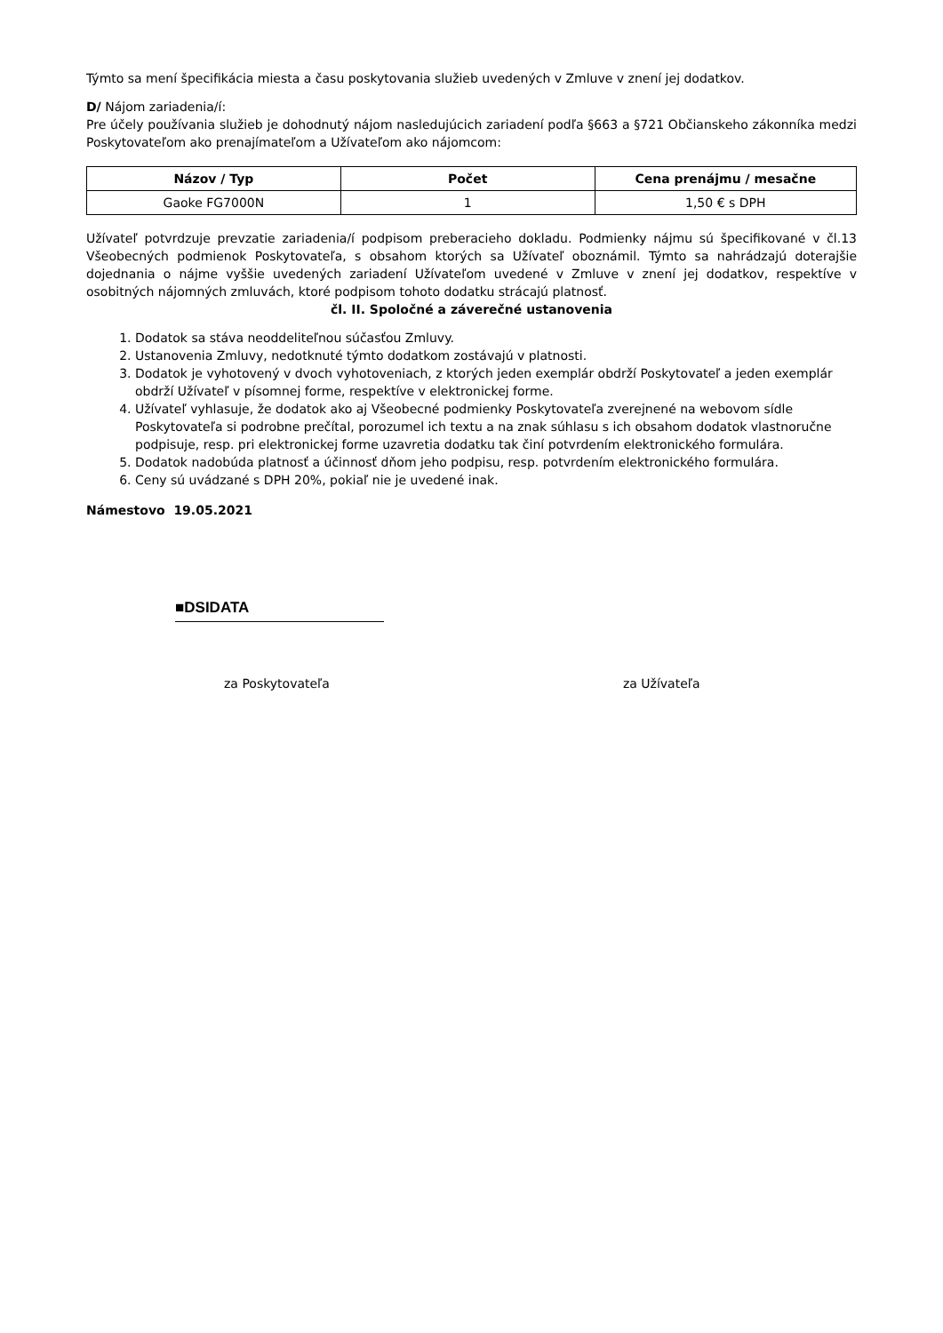Týmto sa mení špecifikácia miesta a času poskytovania služieb uvedených v Zmluve v znení jej dodatkov.
D/ Nájom zariadenia/í:
Pre účely používania služieb je dohodnutý nájom nasledujúcich zariadení podľa §663 a §721 Občianskeho zákonníka medzi Poskytovateľom ako prenajímateľom a Užívateľom ako nájomcom:
| Názov / Typ | Počet | Cena prenájmu / mesačne |
| --- | --- | --- |
| Gaoke FG7000N | 1 | 1,50 € s DPH |
Užívateľ potvrdzuje prevzatie zariadenia/í podpisom preberacieho dokladu. Podmienky nájmu sú špecifikované v čl.13 Všeobecných podmienok Poskytovateľa, s obsahom ktorých sa Užívateľ oboznámil. Týmto sa nahrádzajú doterajšie dojednania o nájme vyššie uvedených zariadení Užívateľom uvedené v Zmluve v znení jej dodatkov, respektíve v osobitných nájomných zmluvách, ktoré podpisom tohoto dodatku strácajú platnosť.
čl. II. Spoločné a záverečné ustanovenia
1. Dodatok sa stáva neoddeliteľnou súčasťou Zmluvy.
2. Ustanovenia Zmluvy, nedotknuté týmto dodatkom zostávajú v platnosti.
3. Dodatok je vyhotovený v dvoch vyhotoveniach, z ktorých jeden exemplár obdrží Poskytovateľ a jeden exemplár obdrží Užívateľ v písomnej forme, respektíve v elektronickej forme.
4. Užívateľ vyhlasuje, že dodatok ako aj Všeobecné podmienky Poskytovateľa zverejnené na webovom sídle Poskytovateľa si podrobne prečítal, porozumel ich textu a na znak súhlasu s ich obsahom dodatok vlastnoručne podpisuje, resp. pri elektronickej forme uzavretia dodatku tak činí potvrdením elektronického formulára.
5. Dodatok nadobúda platnosť a účinnosť dňom jeho podpisu, resp. potvrdením elektronického formulára.
6. Ceny sú uvádzané s DPH 20%, pokiaľ nie je uvedené inak.
Námestovo 19.05.2021
■DSIDATA
za Poskytovateľa za Užívateľa